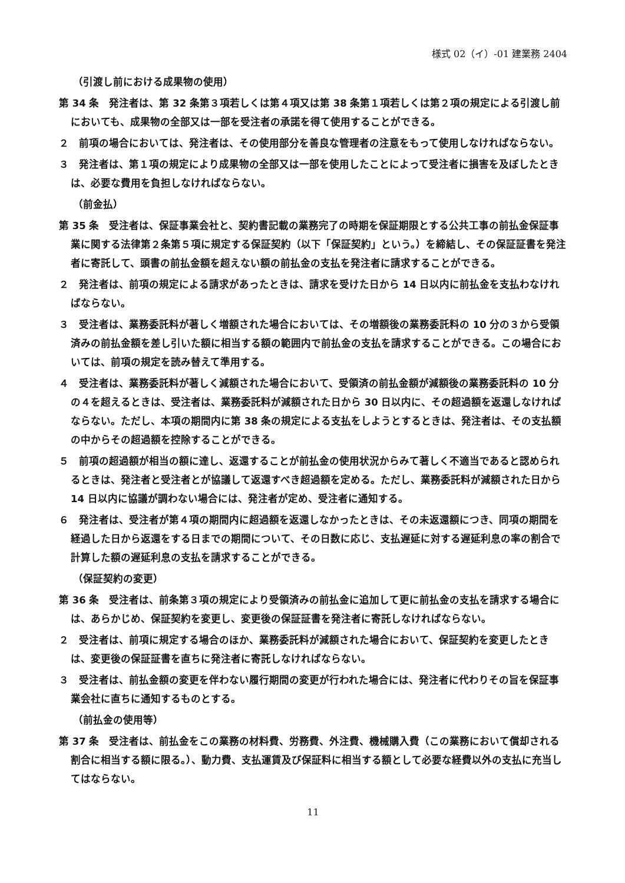様式 02（イ）-01 建業務 2404
（引渡し前における成果物の使用）
第 34 条　発注者は、第 32 条第３項若しくは第４項又は第 38 条第１項若しくは第２項の規定による引渡し前においても、成果物の全部又は一部を受注者の承諾を得て使用することができる。
２　前項の場合においては、発注者は、その使用部分を善良な管理者の注意をもって使用しなければならない。
３　発注者は、第１項の規定により成果物の全部又は一部を使用したことによって受注者に損害を及ぼしたときは、必要な費用を負担しなければならない。
（前金払）
第 35 条　受注者は、保証事業会社と、契約書記載の業務完了の時期を保証期限とする公共工事の前払金保証事業に関する法律第２条第５項に規定する保証契約（以下「保証契約」という。）を締結し、その保証証書を発注者に寄託して、頭書の前払金額を超えない額の前払金の支払を発注者に請求することができる。
２　発注者は、前項の規定による請求があったときは、請求を受けた日から 14 日以内に前払金を支払わなければならない。
３　受注者は、業務委託料が著しく増額された場合においては、その増額後の業務委託料の 10 分の３から受領済みの前払金額を差し引いた額に相当する額の範囲内で前払金の支払を請求することができる。この場合においては、前項の規定を読み替えて準用する。
４　受注者は、業務委託料が著しく減額された場合において、受領済の前払金額が減額後の業務委託料の 10 分の４を超えるときは、受注者は、業務委託料が減額された日から 30 日以内に、その超過額を返還しなければならない。ただし、本項の期間内に第 38 条の規定による支払をしようとするときは、発注者は、その支払額の中からその超過額を控除することができる。
５　前項の超過額が相当の額に達し、返還することが前払金の使用状況からみて著しく不適当であると認められるときは、発注者と受注者とが協議して返還すべき超過額を定める。ただし、業務委託料が減額された日から 14 日以内に協議が調わない場合には、発注者が定め、受注者に通知する。
６　発注者は、受注者が第４項の期間内に超過額を返還しなかったときは、その未返還額につき、同項の期間を経過した日から返還をする日までの期間について、その日数に応じ、支払遅延に対する遅延利息の率の割合で計算した額の遅延利息の支払を請求することができる。
（保証契約の変更）
第 36 条　受注者は、前条第３項の規定により受領済みの前払金に追加して更に前払金の支払を請求する場合には、あらかじめ、保証契約を変更し、変更後の保証証書を発注者に寄託しなければならない。
２　受注者は、前項に規定する場合のほか、業務委託料が減額された場合において、保証契約を変更したときは、変更後の保証証書を直ちに発注者に寄託しなければならない。
３　受注者は、前払金額の変更を伴わない履行期間の変更が行われた場合には、発注者に代わりその旨を保証事業会社に直ちに通知するものとする。
（前払金の使用等）
第 37 条　受注者は、前払金をこの業務の材料費、労務費、外注費、機械購入費（この業務において償却される割合に相当する額に限る。）、動力費、支払運賃及び保証料に相当する額として必要な経費以外の支払に充当してはならない。
11